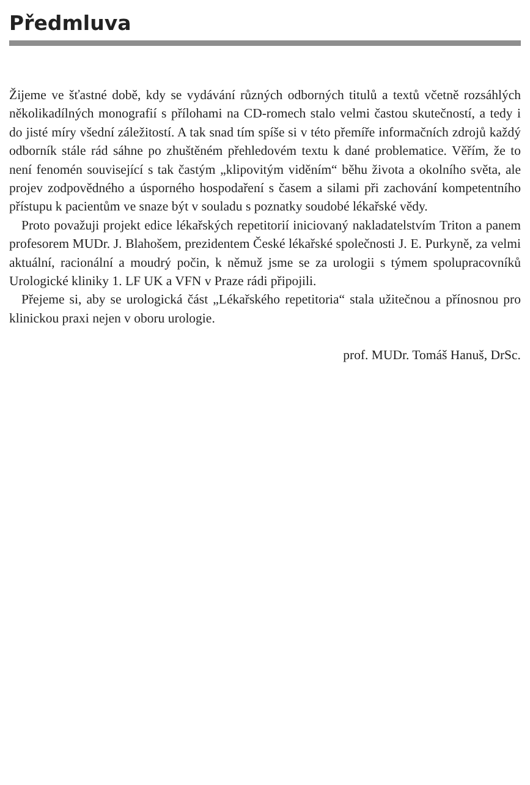Předmluva
Žijeme ve šťastné době, kdy se vydávání různých odborných titulů a textů včetně rozsáhlých několikadílných monografií s přílohami na CD-romech stalo velmi častou skutečností, a tedy i do jisté míry všední záležitostí. A tak snad tím spíše si v této přemíře informačních zdrojů každý odborník stále rád sáhne po zhuštěném přehledovém textu k dané problematice. Věřím, že to není fenomén související s tak častým „klipovitým viděním“ běhu života a okolního světa, ale projev zodpovědného a úsporného hospodaření s časem a silami při zachování kompetentního přístupu k pacientům ve snaze být v souladu s poznatky soudobé lékařské vědy.
Proto považuji projekt edice lékařských repetitorií iniciovaný nakladatelstvím Triton a panem profesorem MUDr. J. Blahošem, prezidentem České lékařské společnosti J. E. Purkyně, za velmi aktuální, racionální a moudrý počin, k němuž jsme se za urologii s týmem spolupracovníků Urologické kliniky 1. LF UK a VFN v Praze rádi připojili.
Přejeme si, aby se urologická část „Lékařského repetitoria“ stala užitečnou a přínosnou pro klinickou praxi nejen v oboru urologie.
prof. MUDr. Tomáš Hanuš, DrSc.